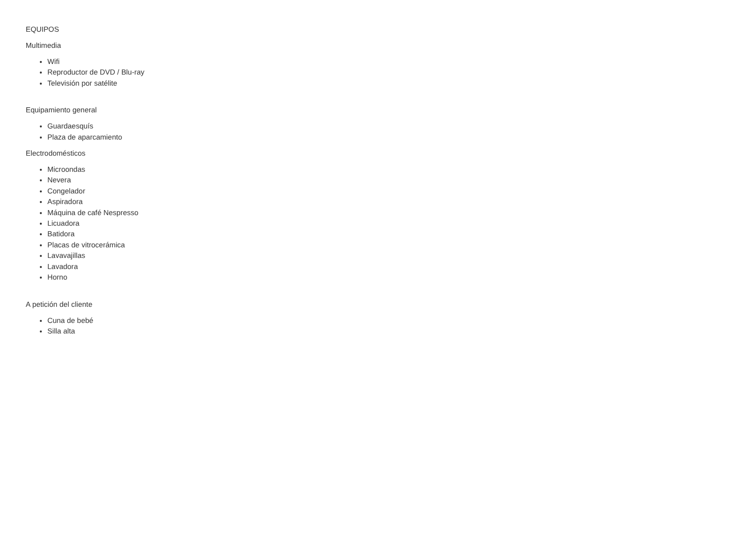EQUIPOS
Multimedia
Wifi
Reproductor de DVD / Blu-ray
Televisión por satélite
Equipamiento general
Guardaesquís
Plaza de aparcamiento
Electrodomésticos
Microondas
Nevera
Congelador
Aspiradora
Máquina de café Nespresso
Licuadora
Batidora
Placas de vitrocerámica
Lavavajillas
Lavadora
Horno
A petición del cliente
Cuna de bebé
Silla alta